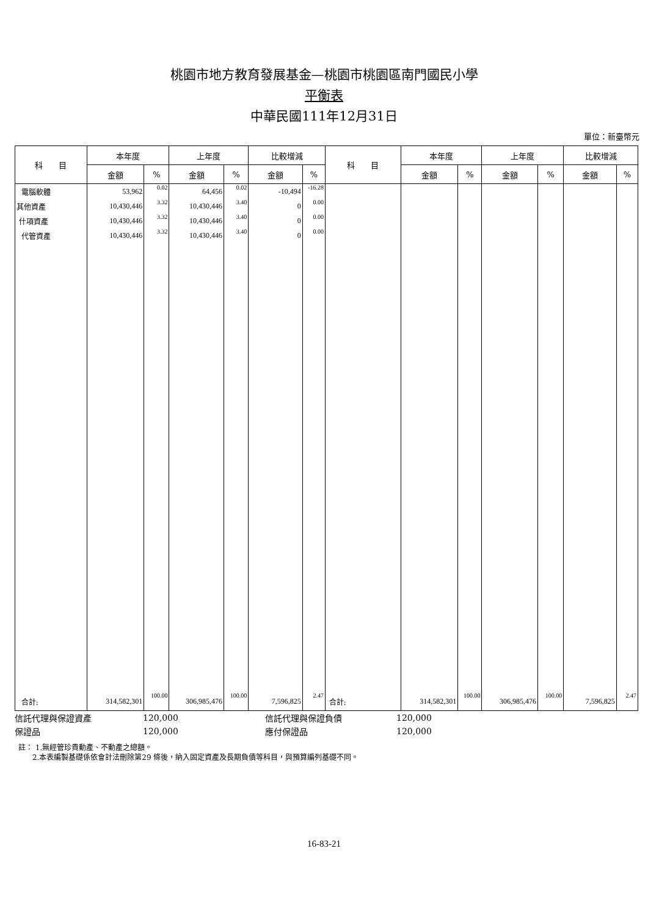桃園市地方教育發展基金—桃園市桃園區南門國民小學
平衡表
中華民國111年12月31日
單位：新臺幣元
| 科 目 | 本年度 | | 上年度 | | 比較增減 | | 科 目 | 本年度 | | 上年度 | | 比較增減 | |
| --- | --- | --- | --- | --- | --- | --- | --- | --- | --- | --- | --- | --- | --- |
| | 金額 | % | 金額 | % | 金額 | % | | 金額 | % | 金額 | % | 金額 | % |
| 電腦軟體 | 53,962 | 0.02 | 64,456 | 0.02 | -10,494 | -16.28 | | | | | | | |
| 其他資產 | 10,430,446 | 3.32 | 10,430,446 | 3.40 | 0 | 0.00 | | | | | | | |
| 什項資產 | 10,430,446 | 3.32 | 10,430,446 | 3.40 | 0 | 0.00 | | | | | | | |
| 代管資產 | 10,430,446 | 3.32 | 10,430,446 | 3.40 | 0 | 0.00 | | | | | | | |
| 合計: | 314,582,301 | 100.00 | 306,985,476 | 100.00 | 7,596,825 | 2.47 | 合計: | 314,582,301 | 100.00 | 306,985,476 | 100.00 | 7,596,825 | 2.47 |
| 信託代理與保證資產 | 120,000 | 信託代理與保證負債 | 120,000 |
| 保證品 | 120,000 | 應付保證品 | 120,000 |
註： 1.無經管珍貴動產、不動產之總額。
2.本表編製基礎係依會計法刪除第29 條後，納入固定資產及長期負債等科目，與預算編列基礎不同。
16-83-21